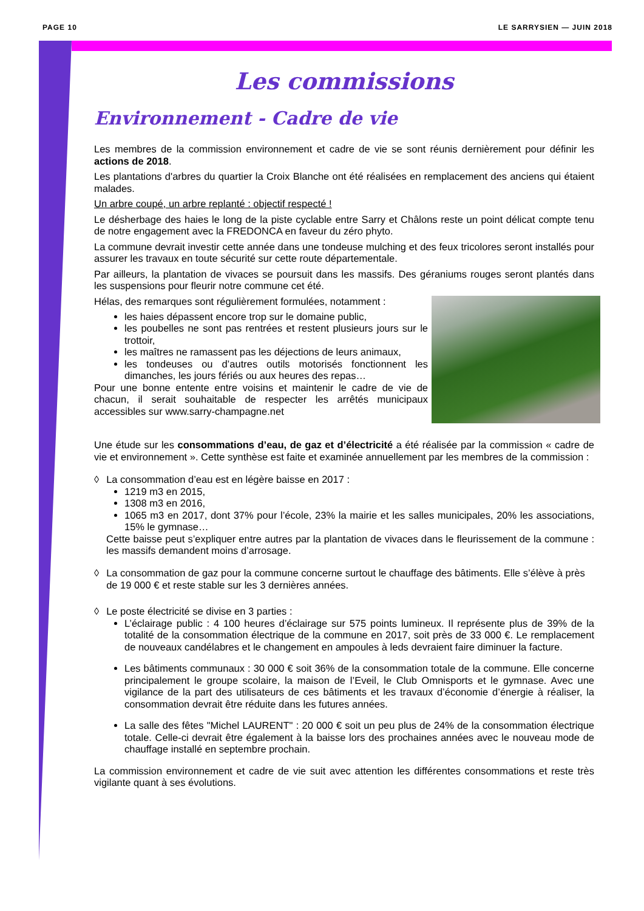PAGE 10 LE SARRYSIEN — JUIN 2018
Les commissions
Environnement - Cadre de vie
Les membres de la commission environnement et cadre de vie se sont réunis dernièrement pour définir les actions de 2018.
Les plantations d'arbres du quartier la Croix Blanche ont été réalisées en remplacement des anciens qui étaient malades.
Un arbre coupé, un arbre replanté : objectif respecté !
Le désherbage des haies le long de la piste cyclable entre Sarry et Châlons reste un point délicat compte tenu de notre engagement avec la FREDONCA en faveur du zéro phyto.
La commune devrait investir cette année dans une tondeuse mulching et des feux tricolores seront installés pour assurer les travaux en toute sécurité sur cette route départementale.
Par ailleurs, la plantation de vivaces se poursuit dans les massifs. Des géraniums rouges seront plantés dans les suspensions pour fleurir notre commune cet été.
Hélas, des remarques sont régulièrement formulées, notamment :
les haies dépassent encore trop sur le domaine public,
les poubelles ne sont pas rentrées et restent plusieurs jours sur le trottoir,
les maîtres ne ramassent pas les déjections de leurs animaux,
les tondeuses ou d’autres outils motorisés fonctionnent les dimanches, les jours fériés ou aux heures des repas…
Pour une bonne entente entre voisins et maintenir le cadre de vie de chacun, il serait souhaitable de respecter les arrêtés municipaux accessibles sur www.sarry-champagne.net
Une étude sur les consommations d’eau, de gaz et d’électricité a été réalisée par la commission « cadre de vie et environnement ». Cette synthèse est faite et examinée annuellement par les membres de la commission :
◊ La consommation d’eau est en légère baisse en 2017 :
1219 m3 en 2015,
1308 m3 en 2016,
1065 m3 en 2017, dont 37% pour l’école, 23% la mairie et les salles municipales, 20% les associations, 15% le gymnase…
Cette baisse peut s’expliquer entre autres par la plantation de vivaces dans le fleurissement de la commune : les massifs demandent moins d’arrosage.
◊ La consommation de gaz pour la commune concerne surtout le chauffage des bâtiments. Elle s’élève à près de 19 000 € et reste stable sur les 3 dernières années.
◊ Le poste électricité se divise en 3 parties :
L’éclairage public : 4 100 heures d’éclairage sur 575 points lumineux. Il représente plus de 39% de la totalité de la consommation électrique de la commune en 2017, soit près de 33 000 €. Le remplacement de nouveaux candélabres et le changement en ampoules à leds devraient faire diminuer la facture.
Les bâtiments communaux : 30 000 € soit 36% de la consommation totale de la commune. Elle concerne principalement le groupe scolaire, la maison de l’Eveil, le Club Omnisports et le gymnase. Avec une vigilance de la part des utilisateurs de ces bâtiments et les travaux d’économie d’énergie à réaliser, la consommation devrait être réduite dans les futures années.
La salle des fêtes "Michel LAURENT" : 20 000 € soit un peu plus de 24% de la consommation électrique totale. Celle-ci devrait être également à la baisse lors des prochaines années avec le nouveau mode de chauffage installé en septembre prochain.
La commission environnement et cadre de vie suit avec attention les différentes consommations et reste très vigilante quant à ses évolutions.